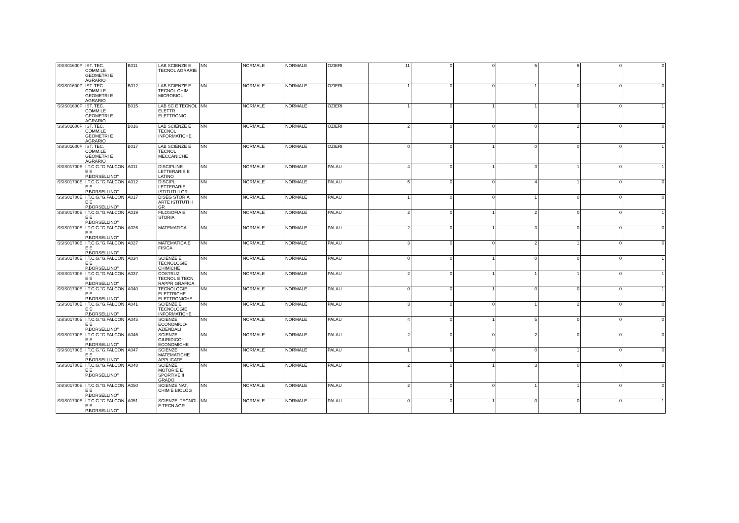| SSIS01600P | IST. TEC. COMM.LE GEOMETRI E AGRARIO | B011 | LAB SCIENZE E TECNOL AGRARIE | NN | NORMALE | NORMALE | OZIERI | 11 | 0 | 0 | 5 | 6 | 0 | 0 |
| SSIS01600P | IST. TEC. COMM.LE GEOMETRI E AGRARIO | B012 | LAB SCIENZE E TECNOL CHIM MICROBIOL | NN | NORMALE | NORMALE | OZIERI | 1 | 0 | 0 | 1 | 0 | 0 | 0 |
| SSIS01600P | IST. TEC. COMM.LE GEOMETRI E AGRARIO | B015 | LAB SC E TECNOL ELETTR ELETTRONIC | NN | NORMALE | NORMALE | OZIERI | 1 | 0 | 1 | 1 | 0 | 0 | 1 |
| SSIS01600P | IST. TEC. COMM.LE GEOMETRI E AGRARIO | B016 | LAB SCIENZE E TECNOL INFORMATICHE | NN | NORMALE | NORMALE | OZIERI | 2 | 0 | 0 | 0 | 2 | 0 | 0 |
| SSIS01600P | IST. TEC. COMM.LE GEOMETRI E AGRARIO | B017 | LAB SCIENZE E TECNOL MECCANICHE | NN | NORMALE | NORMALE | OZIERI | 0 | 0 | 1 | 0 | 0 | 0 | 1 |
| SSIS01700E | I.T.C.G."G.FALCON E E P.BORSELLINO" | A011 | DISCIPLINE LETTERARIE E LATINO | NN | NORMALE | NORMALE | PALAU | 4 | 0 | 1 | 3 | 1 | 0 | 1 |
| SSIS01700E | I.T.C.G."G.FALCON E E P.BORSELLINO" | A012 | DISCIPL LETTERARIE ISTITUTI II GR | NN | NORMALE | NORMALE | PALAU | 5 | 0 | 0 | 4 | 1 | 0 | 0 |
| SSIS01700E | I.T.C.G."G.FALCON E E P.BORSELLINO" | A017 | DISEG STORIA ARTE ISTITUTI II GR | NN | NORMALE | NORMALE | PALAU | 1 | 0 | 0 | 1 | 0 | 0 | 0 |
| SSIS01700E | I.T.C.G."G.FALCON E E P.BORSELLINO" | A019 | FILOSOFIA E STORIA | NN | NORMALE | NORMALE | PALAU | 2 | 0 | 1 | 2 | 0 | 0 | 1 |
| SSIS01700E | I.T.C.G."G.FALCON E E P.BORSELLINO" | A026 | MATEMATICA | NN | NORMALE | NORMALE | PALAU | 2 | 0 | 1 | 3 | 0 | 0 | 0 |
| SSIS01700E | I.T.C.G."G.FALCON E E P.BORSELLINO" | A027 | MATEMATICA E FISICA | NN | NORMALE | NORMALE | PALAU | 3 | 0 | 0 | 2 | 1 | 0 | 0 |
| SSIS01700E | I.T.C.G."G.FALCON E E P.BORSELLINO" | A034 | SCIENZE E TECNOLOGIE CHIMICHE | NN | NORMALE | NORMALE | PALAU | 0 | 0 | 1 | 0 | 0 | 0 | 1 |
| SSIS01700E | I.T.C.G."G.FALCON E E P.BORSELLINO" | A037 | COSTRUZ TECNOL E TECN RAPPR GRAFICA | NN | NORMALE | NORMALE | PALAU | 2 | 0 | 1 | 1 | 1 | 0 | 1 |
| SSIS01700E | I.T.C.G."G.FALCON E E P.BORSELLINO" | A040 | TECNOLOGIE ELETTRICHE ELETTRONICHE | NN | NORMALE | NORMALE | PALAU | 0 | 0 | 1 | 0 | 0 | 0 | 1 |
| SSIS01700E | I.T.C.G."G.FALCON E E P.BORSELLINO" | A041 | SCIENZE E TECNOLOGIE INFORMATICHE | NN | NORMALE | NORMALE | PALAU | 3 | 0 | 0 | 1 | 2 | 0 | 0 |
| SSIS01700E | I.T.C.G."G.FALCON E E P.BORSELLINO" | A045 | SCIENZE ECONOMICO-AZIENDALI | NN | NORMALE | NORMALE | PALAU | 4 | 0 | 1 | 5 | 0 | 0 | 0 |
| SSIS01700E | I.T.C.G."G.FALCON E E P.BORSELLINO" | A046 | SCIENZE GIURIDICO-ECONOMICHE | NN | NORMALE | NORMALE | PALAU | 2 | 0 | 0 | 2 | 0 | 0 | 0 |
| SSIS01700E | I.T.C.G."G.FALCON E E P.BORSELLINO" | A047 | SCIENZE MATEMATICHE APPLICATE | NN | NORMALE | NORMALE | PALAU | 1 | 0 | 0 | 0 | 1 | 0 | 0 |
| SSIS01700E | I.T.C.G."G.FALCON E E P.BORSELLINO" | A048 | SCIENZE MOTORIE E SPORTIVE II GRADO | NN | NORMALE | NORMALE | PALAU | 2 | 0 | 1 | 3 | 0 | 0 | 0 |
| SSIS01700E | I.T.C.G."G.FALCON E E P.BORSELLINO" | A050 | SCIENZE NAT, CHIM E BIOLOG | NN | NORMALE | NORMALE | PALAU | 2 | 0 | 0 | 1 | 1 | 0 | 0 |
| SSIS01700E | I.T.C.G."G.FALCON E E P.BORSELLINO" | A051 | SCIENZE, TECNOL E TECN AGR | NN | NORMALE | NORMALE | PALAU | 0 | 0 | 1 | 0 | 0 | 0 | 1 |